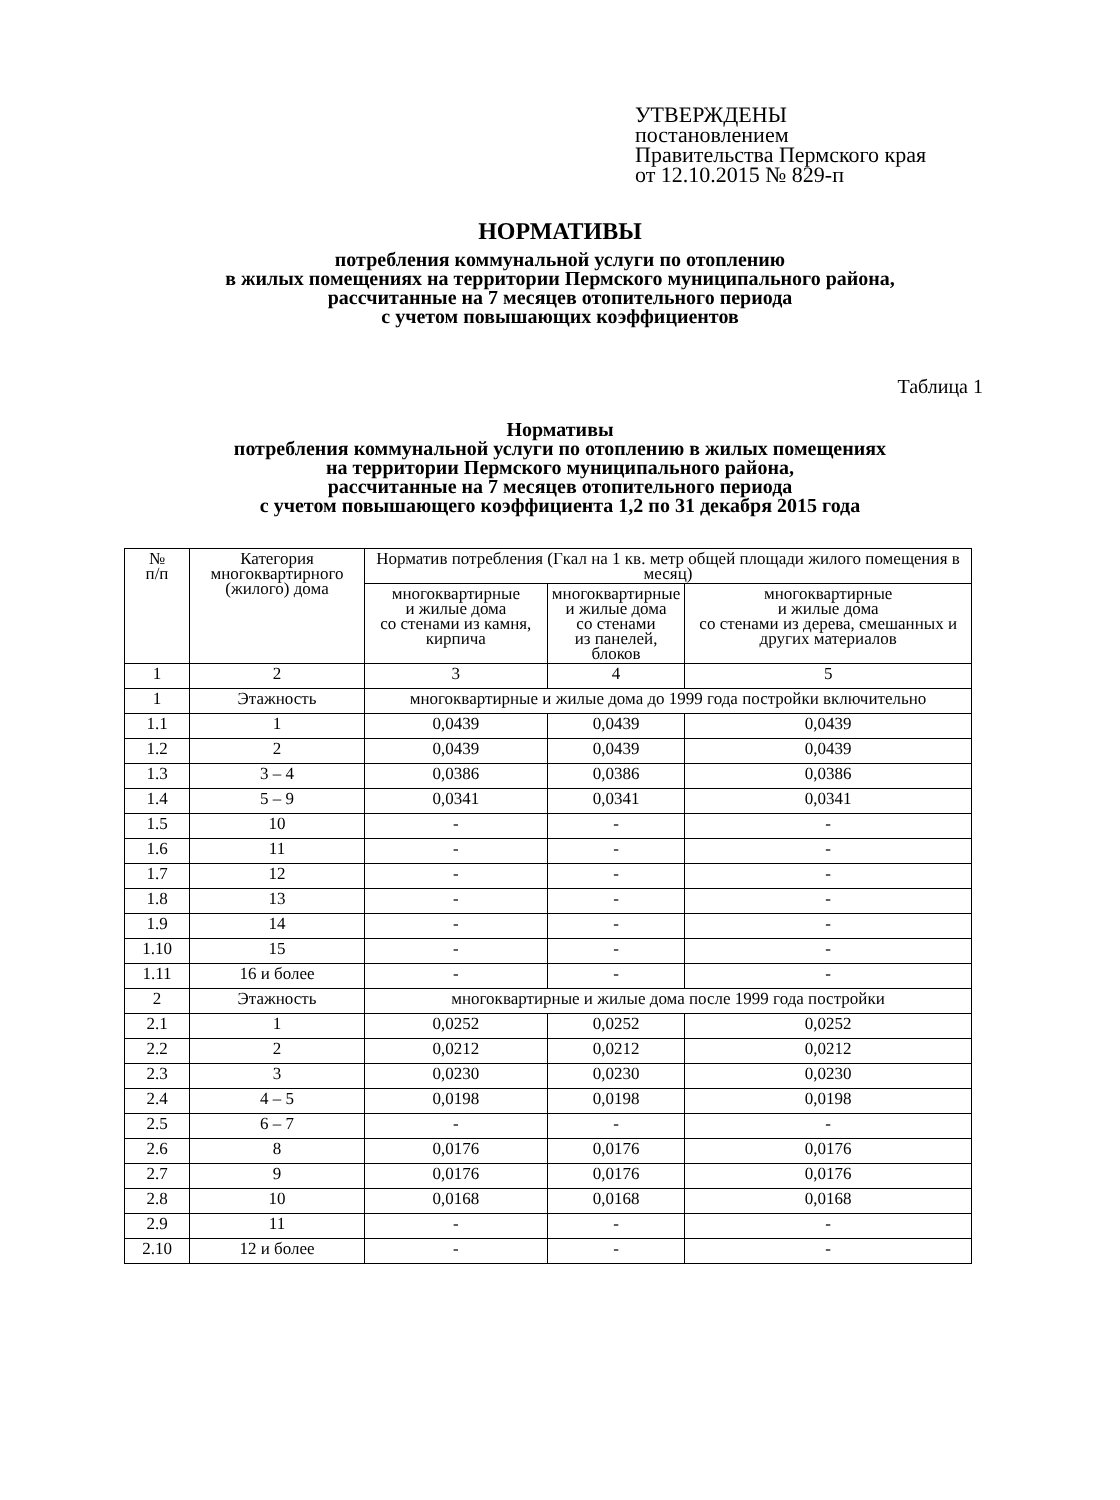УТВЕРЖДЕНЫ
постановлением
Правительства Пермского края
от 12.10.2015 № 829-п
НОРМАТИВЫ
потребления коммунальной услуги по отоплению
в жилых помещениях на территории Пермского муниципального района,
рассчитанные на 7 месяцев отопительного периода
с учетом повышающих коэффициентов
Таблица 1
Нормативы
потребления коммунальной услуги по отоплению в жилых помещениях
на территории Пермского муниципального района,
рассчитанные на 7 месяцев отопительного периода
с учетом повышающего коэффициента 1,2 по 31 декабря 2015 года
| № п/п | Категория многоквартирного (жилого) дома | Норматив потребления (Гкал на 1 кв. метр общей площади жилого помещения в месяц) | | |
| --- | --- | --- | --- | --- |
| | | многоквартирные и жилые дома со стенами из камня, кирпича | многоквартирные и жилые дома со стенами из панелей, блоков | многоквартирные и жилые дома со стенами из дерева, смешанных и других материалов |
| 1 | 2 | 3 | 4 | 5 |
| 1 | Этажность | многоквартирные и жилые дома до 1999 года постройки включительно | | |
| 1.1 | 1 | 0,0439 | 0,0439 | 0,0439 |
| 1.2 | 2 | 0,0439 | 0,0439 | 0,0439 |
| 1.3 | 3 – 4 | 0,0386 | 0,0386 | 0,0386 |
| 1.4 | 5 – 9 | 0,0341 | 0,0341 | 0,0341 |
| 1.5 | 10 | - | - | - |
| 1.6 | 11 | - | - | - |
| 1.7 | 12 | - | - | - |
| 1.8 | 13 | - | - | - |
| 1.9 | 14 | - | - | - |
| 1.10 | 15 | - | - | - |
| 1.11 | 16 и более | - | - | - |
| 2 | Этажность | многоквартирные и жилые дома после 1999 года постройки | | |
| 2.1 | 1 | 0,0252 | 0,0252 | 0,0252 |
| 2.2 | 2 | 0,0212 | 0,0212 | 0,0212 |
| 2.3 | 3 | 0,0230 | 0,0230 | 0,0230 |
| 2.4 | 4 – 5 | 0,0198 | 0,0198 | 0,0198 |
| 2.5 | 6 – 7 | - | - | - |
| 2.6 | 8 | 0,0176 | 0,0176 | 0,0176 |
| 2.7 | 9 | 0,0176 | 0,0176 | 0,0176 |
| 2.8 | 10 | 0,0168 | 0,0168 | 0,0168 |
| 2.9 | 11 | - | - | - |
| 2.10 | 12 и более | - | - | - |